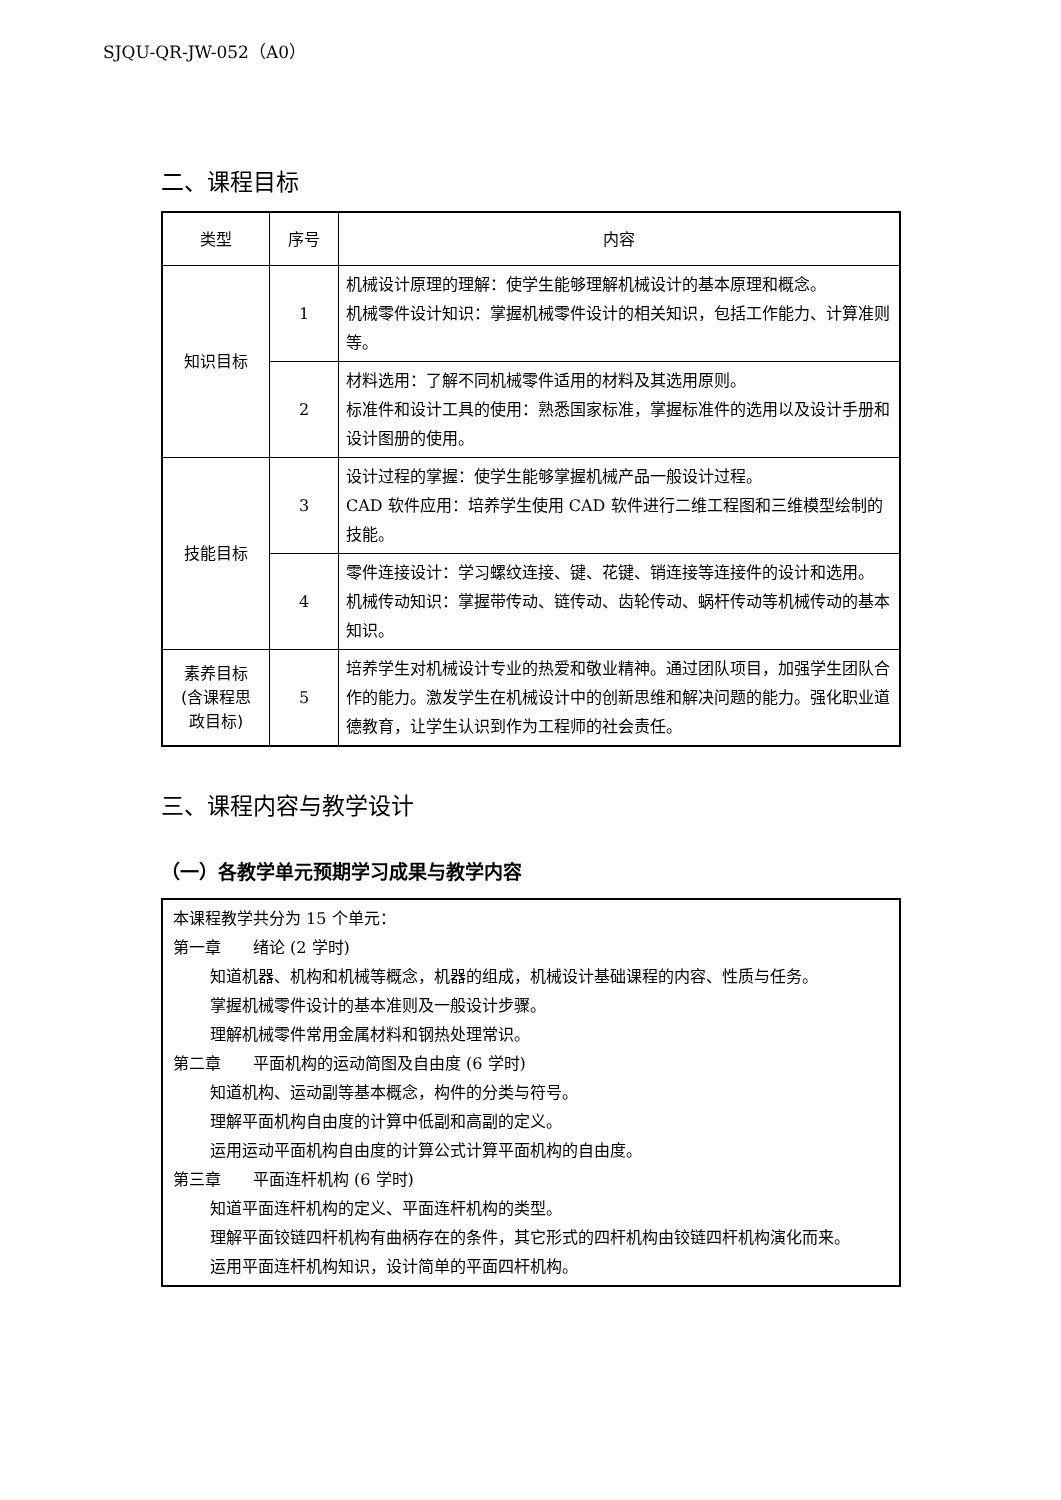SJQU-QR-JW-052（A0）
二、课程目标
| 类型 | 序号 | 内容 |
| --- | --- | --- |
| 知识目标 | 1 | 机械设计原理的理解：使学生能够理解机械设计的基本原理和概念。 机械零件设计知识：掌握机械零件设计的相关知识，包括工作能力、计算准则等。 |
| | 2 | 材料选用：了解不同机械零件适用的材料及其选用原则。 标准件和设计工具的使用：熟悉国家标准，掌握标准件的选用以及设计手册和设计图册的使用。 |
| 技能目标 | 3 | 设计过程的掌握：使学生能够掌握机械产品一般设计过程。 CAD 软件应用：培养学生使用 CAD 软件进行二维工程图和三维模型绘制的技能。 |
| | 4 | 零件连接设计：学习螺纹连接、键、花键、销连接等连接件的设计和选用。 机械传动知识：掌握带传动、链传动、齿轮传动、蜗杆传动等机械传动的基本知识。 |
| 素养目标 (含课程思 政目标) | 5 | 培养学生对机械设计专业的热爱和敬业精神。通过团队项目，加强学生团队合作的能力。激发学生在机械设计中的创新思维和解决问题的能力。强化职业道德教育，让学生认识到作为工程师的社会责任。 |
三、课程内容与教学设计
（一）各教学单元预期学习成果与教学内容
本课程教学共分为 15 个单元：
第一章　　绪论 (2 学时)
知道机器、机构和机械等概念，机器的组成，机械设计基础课程的内容、性质与任务。
掌握机械零件设计的基本准则及一般设计步骤。
理解机械零件常用金属材料和钢热处理常识。
第二章　　平面机构的运动简图及自由度 (6 学时)
知道机构、运动副等基本概念，构件的分类与符号。
理解平面机构自由度的计算中低副和高副的定义。
运用运动平面机构自由度的计算公式计算平面机构的自由度。
第三章　　平面连杆机构 (6 学时)
知道平面连杆机构的定义、平面连杆机构的类型。
理解平面铰链四杆机构有曲柄存在的条件，其它形式的四杆机构由铰链四杆机构演化而来。
运用平面连杆机构知识，设计简单的平面四杆机构。